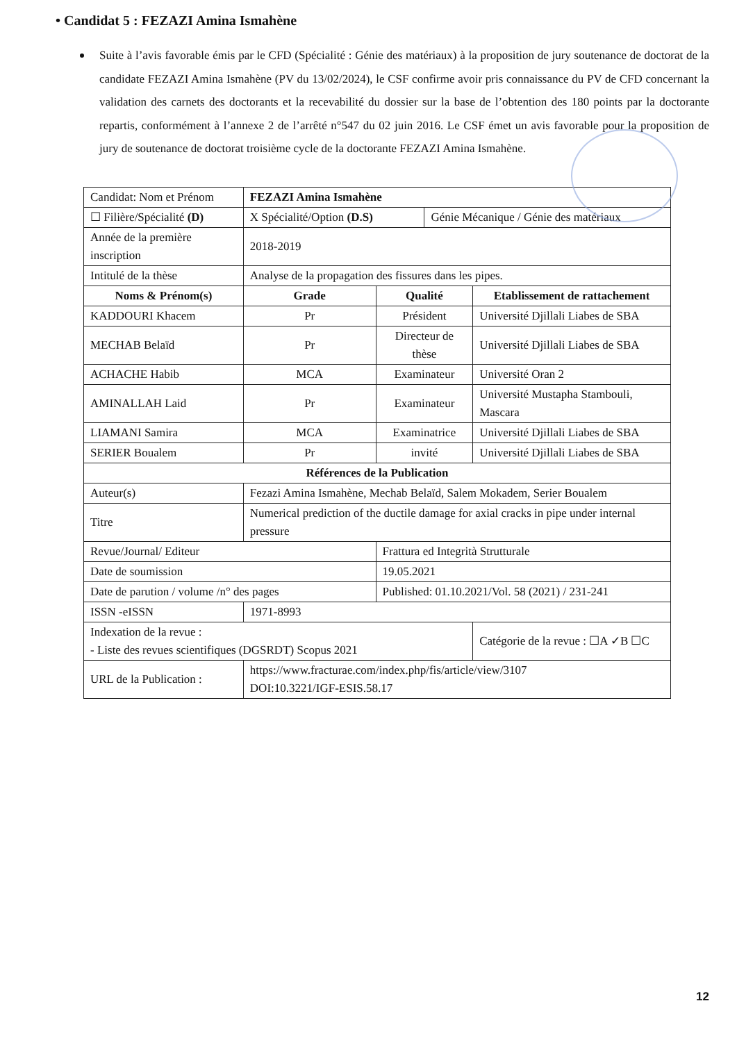• Candidat 5 : FEZAZI Amina Ismahène
Suite à l’avis favorable émis par le CFD (Spécialité : Génie des matériaux) à la proposition de jury soutenance de doctorat de la candidate FEZAZI Amina Ismahène (PV du 13/02/2024), le CSF confirme avoir pris connaissance du PV de CFD concernant la validation des carnets des doctorants et la recevabilité du dossier sur la base de l’obtention des 180 points par la doctorante repartis, conformément à l’annexe 2 de l’arrêté n°547 du 02 juin 2016. Le CSF émet un avis favorable pour la proposition de jury de soutenance de doctorat troisième cycle de la doctorante FEZAZI Amina Ismahène.
| Candidat: Nom et Prénom | | FEZAZI Amina Ismahène | | | |
| ☐ Filière/Spécialité (D) | | X Spécialité/Option (D.S) | | Génie Mécanique / Génie des matériaux | |
| Année de la première inscription | | 2018-2019 | | | |
| Intitulé de la thèse | | Analyse de la propagation des fissures dans les pipes. | | | |
| Noms & Prénom(s) | | Grade | Qualité | | Etablissement de rattachement |
| KADDOURI Khacem | | Pr | Président | | Université Djillali Liabes de SBA |
| MECHAB Belaïd | | Pr | Directeur de thèse | | Université Djillali Liabes de SBA |
| ACHACHE Habib | | MCA | Examinateur | | Université Oran 2 |
| AMINALLAH Laid | | Pr | Examinateur | | Université Mustapha Stambouli, Mascara |
| LIAMANI Samira | | MCA | Examinatrice | | Université Djillali Liabes de SBA |
| SERIER Boualem | | Pr | invité | | Université Djillali Liabes de SBA |
| Références de la Publication | | | | | |
| Auteur(s) | Fezazi Amina Ismahène, Mechab Belaïd, Salem Mokadem, Serier Boualem | | | | |
| Titre | Numerical prediction of the ductile damage for axial cracks in pipe under internal pressure | | | | |
| Revue/Journal/ Editeur | | | Frattura ed Integrità Strutturale | | |
| Date de soumission | | | 19.05.2021 | | |
| Date de parution / volume /n° des pages | | | Published: 01.10.2021/Vol. 58 (2021) / 231-241 | | |
| ISSN -eISSN | 1971-8993 | | | | |
| Indexation de la revue : - Liste des revues scientifiques (DGSRDT) Scopus 2021 | | | | | Catégorie de la revue : ☐A ✓B ☐C |
| URL de la Publication : | | https://www.fracturae.com/index.php/fis/article/view/3107 DOI:10.3221/IGF-ESIS.58.17 | | | |
12